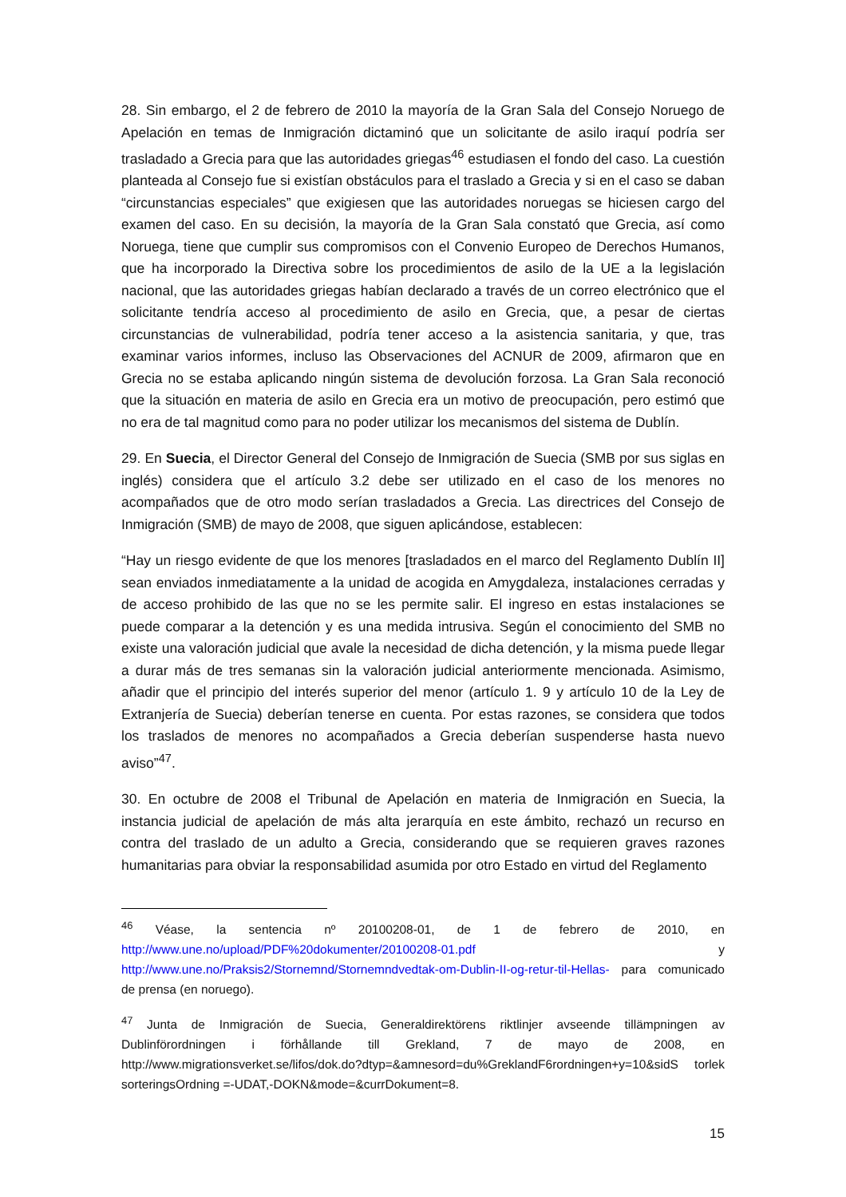28. Sin embargo, el 2 de febrero de 2010 la mayoría de la Gran Sala del Consejo Noruego de Apelación en temas de Inmigración dictaminó que un solicitante de asilo iraquí podría ser trasladado a Grecia para que las autoridades griegas<sup>46</sup> estudiasen el fondo del caso. La cuestión planteada al Consejo fue si existían obstáculos para el traslado a Grecia y si en el caso se daban “circunstancias especiales” que exigiesen que las autoridades noruegas se hiciesen cargo del examen del caso. En su decisión, la mayoría de la Gran Sala constató que Grecia, así como Noruega, tiene que cumplir sus compromisos con el Convenio Europeo de Derechos Humanos, que ha incorporado la Directiva sobre los procedimientos de asilo de la UE a la legislación nacional, que las autoridades griegas habían declarado a través de un correo electrónico que el solicitante tendría acceso al procedimiento de asilo en Grecia, que, a pesar de ciertas circunstancias de vulnerabilidad, podría tener acceso a la asistencia sanitaria, y que, tras examinar varios informes, incluso las Observaciones del ACNUR de 2009, afirmaron que en Grecia no se estaba aplicando ningún sistema de devolución forzosa. La Gran Sala reconoció que la situación en materia de asilo en Grecia era un motivo de preocupación, pero estimó que no era de tal magnitud como para no poder utilizar los mecanismos del sistema de Dublín.
29. En Suecia, el Director General del Consejo de Inmigración de Suecia (SMB por sus siglas en inglés) considera que el artículo 3.2 debe ser utilizado en el caso de los menores no acompañados que de otro modo serían trasladados a Grecia. Las directrices del Consejo de Inmigración (SMB) de mayo de 2008, que siguen aplicándose, establecen:
“Hay un riesgo evidente de que los menores [trasladados en el marco del Reglamento Dublín II] sean enviados inmediatamente a la unidad de acogida en Amygdaleza, instalaciones cerradas y de acceso prohibido de las que no se les permite salir. El ingreso en estas instalaciones se puede comparar a la detención y es una medida intrusiva. Según el conocimiento del SMB no existe una valoración judicial que avale la necesidad de dicha detención, y la misma puede llegar a durar más de tres semanas sin la valoración judicial anteriormente mencionada. Asimismo, añadir que el principio del interés superior del menor (artículo 1. 9 y artículo 10 de la Ley de Extranjería de Suecia) deberían tenerse en cuenta. Por estas razones, se considera que todos los traslados de menores no acompañados a Grecia deberían suspenderse hasta nuevo aviso”<sup>47</sup>.
30. En octubre de 2008 el Tribunal de Apelación en materia de Inmigración en Suecia, la instancia judicial de apelación de más alta jerarquía en este ámbito, rechazó un recurso en contra del traslado de un adulto a Grecia, considerando que se requieren graves razones humanitarias para obviar la responsabilidad asumida por otro Estado en virtud del Reglamento
<sup>46</sup> Véase, la sentencia nº 20100208-01, de 1 de febrero de 2010, en http://www.une.no/upload/PDF%20dokumenter/20100208-01.pdf y http://www.une.no/Praksis2/Stornemnd/Stornemndvedtak-om-Dublin-II-og-retur-til-Hellas- para comunicado de prensa (en noruego).
<sup>47</sup> Junta de Inmigración de Suecia, Generaldirektörens riktlinjer avseende tillämpningen av Dublinförordningen i förhållande till Grekland, 7 de mayo de 2008, en http://www.migrationsverket.se/lifos/dok.do?dtyp=&amnesord=du%GreklandF6rordningen+y=10&sidS torlek sorteringsOrdning =-UDAT,-DOKN&mode=&currDokument=8.
15